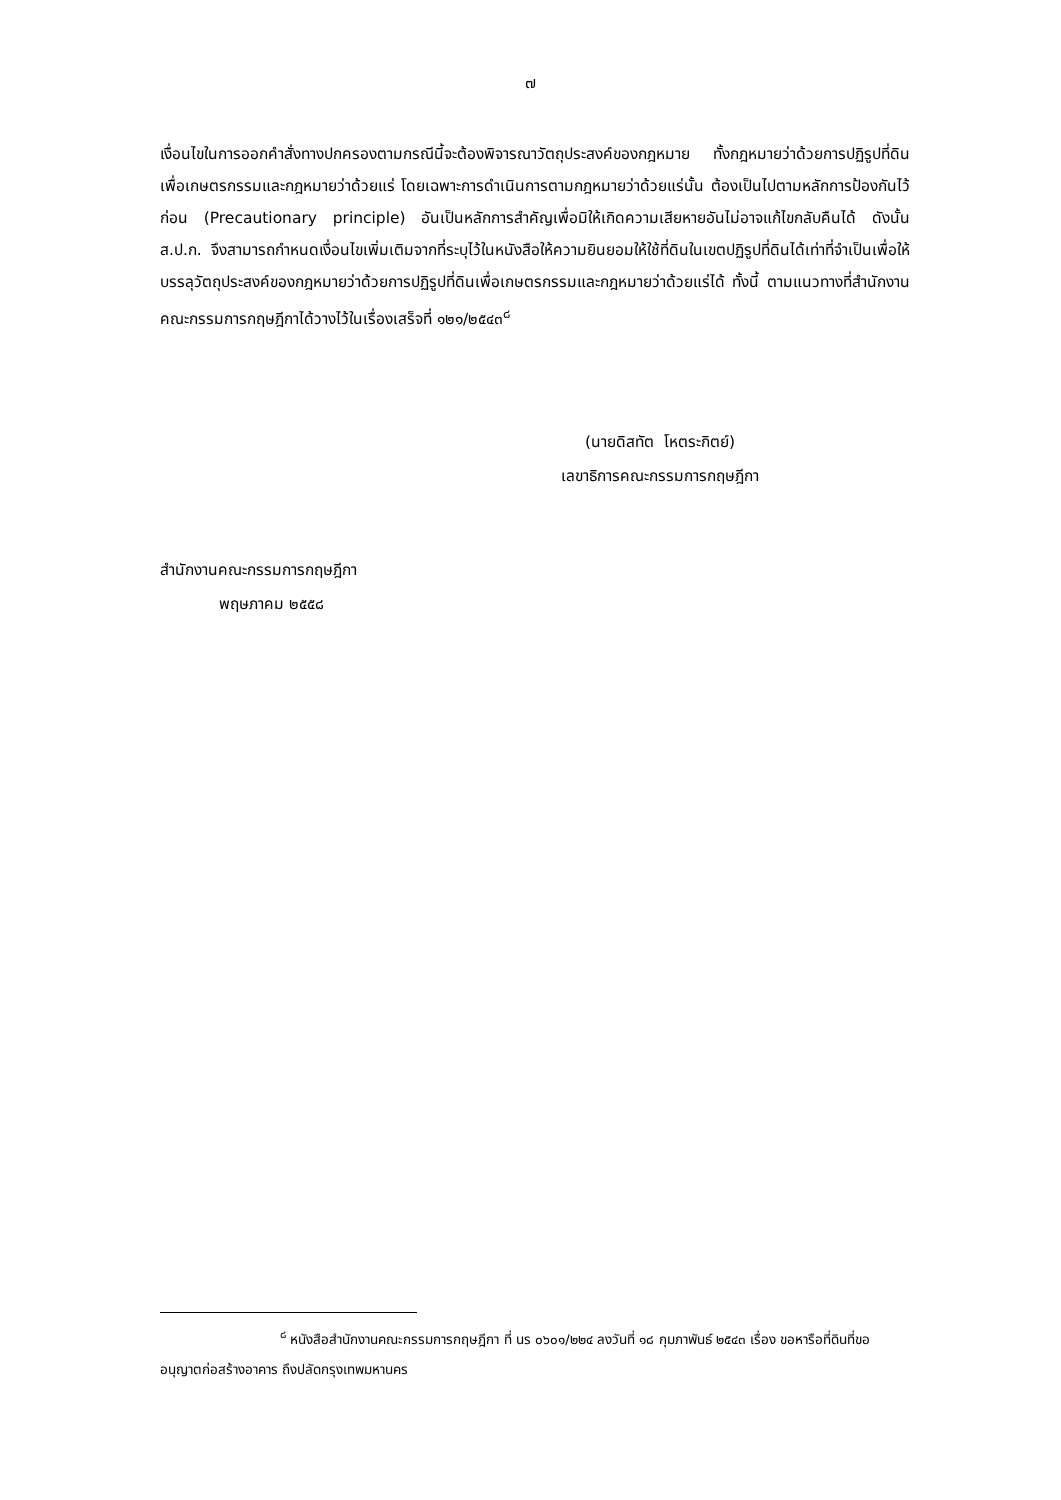๗
เงื่อนไขในการออกคำสั่งทางปกครองตามกรณีนี้จะต้องพิจารณาวัตถุประสงค์ของกฎหมาย ทั้งกฎหมายว่าด้วยการปฏิรูปที่ดินเพื่อเกษตรกรรมและกฎหมายว่าด้วยแร่ โดยเฉพาะการดำเนินการตามกฎหมายว่าด้วยแร่นั้น ต้องเป็นไปตามหลักการป้องกันไว้ก่อน (Precautionary principle) อันเป็นหลักการสำคัญเพื่อมิให้เกิดความเสียหายอันไม่อาจแก้ไขกลับคืนได้ ดังนั้น ส.ป.ก. จึงสามารถกำหนดเงื่อนไขเพิ่มเติมจากที่ระบุไว้ในหนังสือให้ความยินยอมให้ใช้ที่ดินในเขตปฏิรูปที่ดินได้เท่าที่จำเป็นเพื่อให้บรรลุวัตถุประสงค์ของกฎหมายว่าด้วยการปฏิรูปที่ดินเพื่อเกษตรกรรมและกฎหมายว่าด้วยแร่ได้ ทั้งนี้ ตามแนวทางที่สำนักงานคณะกรรมการกฤษฎีกาได้วางไว้ในเรื่องเสร็จที่ ๑๒๑/๒๕๔๓<sup>๘</sup>
(นายดิสทัต โหตระกิตย์)
เลขาธิการคณะกรรมการกฤษฎีกา
สำนักงานคณะกรรมการกฤษฎีกา
พฤษภาคม ๒๕๕๘
<sup>๘</sup> หนังสือสำนักงานคณะกรรมการกฤษฎีกา ที่ นร ๐๖๐๑/๒๒๔ ลงวันที่ ๑๘ กุมภาพันธ์ ๒๕๔๓ เรื่อง ขอหารือที่ดินที่ขออนุญาตก่อสร้างอาคาร ถึงปลัดกรุงเทพมหานคร